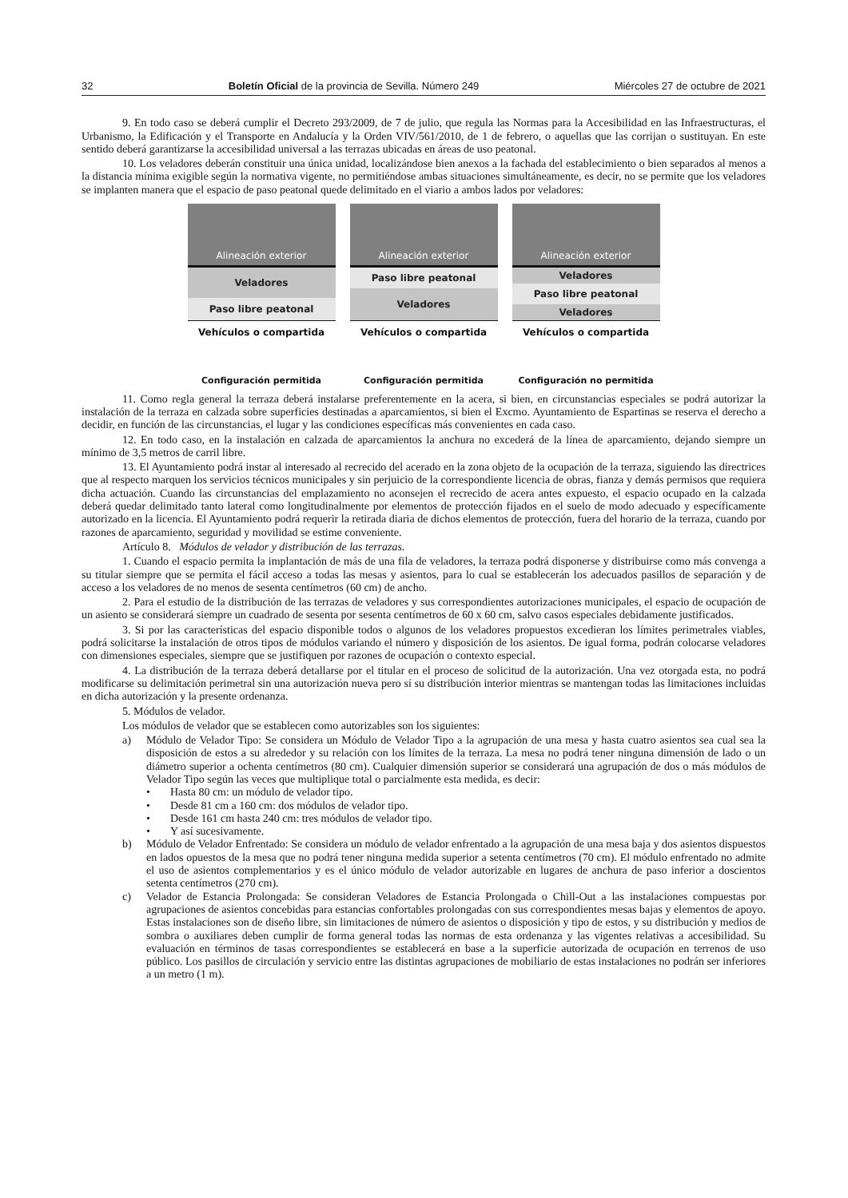32 Boletín Oficial de la provincia de Sevilla. Número 249 Miércoles 27 de octubre de 2021
9. En todo caso se deberá cumplir el Decreto 293/2009, de 7 de julio, que regula las Normas para la Accesibilidad en las Infraestructuras, el Urbanismo, la Edificación y el Transporte en Andalucía y la Orden VIV/561/2010, de 1 de febrero, o aquellas que las corrijan o sustituyan. En este sentido deberá garantizarse la accesibilidad universal a las terrazas ubicadas en áreas de uso peatonal.
10. Los veladores deberán constituir una única unidad, localizándose bien anexos a la fachada del establecimiento o bien separados al menos a la distancia mínima exigible según la normativa vigente, no permitiéndose ambas situaciones simultáneamente, es decir, no se permite que los veladores se implanten manera que el espacio de paso peatonal quede delimitado en el viario a ambos lados por veladores:
Alineación exterior
Veladores
Paso libre peatonal
Vehículos o compartida
Alineación exterior
Paso libre peatonal
Veladores
Vehículos o compartida
Alineación exterior
Veladores
Paso libre peatonal
Veladores
Vehículos o compartida
Configuración permitida Configuración permitida Configuración no permitida
11. Como regla general la terraza deberá instalarse preferentemente en la acera, si bien, en circunstancias especiales se podrá autorizar la instalación de la terraza en calzada sobre superficies destinadas a aparcamientos, si bien el Excmo. Ayuntamiento de Espartinas se reserva el derecho a decidir, en función de las circunstancias, el lugar y las condiciones específicas más convenientes en cada caso.
12. En todo caso, en la instalación en calzada de aparcamientos la anchura no excederá de la línea de aparcamiento, dejando siempre un mínimo de 3,5 metros de carril libre.
13. El Ayuntamiento podrá instar al interesado al recrecido del acerado en la zona objeto de la ocupación de la terraza, siguiendo las directrices que al respecto marquen los servicios técnicos municipales y sin perjuicio de la correspondiente licencia de obras, fianza y demás permisos que requiera dicha actuación. Cuando las circunstancias del emplazamiento no aconsejen el recrecido de acera antes expuesto, el espacio ocupado en la calzada deberá quedar delimitado tanto lateral como longitudinalmente por elementos de protección fijados en el suelo de modo adecuado y específicamente autorizado en la licencia. El Ayuntamiento podrá requerir la retirada diaria de dichos elementos de protección, fuera del horario de la terraza, cuando por razones de aparcamiento, seguridad y movilidad se estime conveniente.
Artículo 8. Módulos de velador y distribución de las terrazas.
1. Cuando el espacio permita la implantación de más de una fila de veladores, la terraza podrá disponerse y distribuirse como más convenga a su titular siempre que se permita el fácil acceso a todas las mesas y asientos, para lo cual se establecerán los adecuados pasillos de separación y de acceso a los veladores de no menos de sesenta centímetros (60 cm) de ancho.
2. Para el estudio de la distribución de las terrazas de veladores y sus correspondientes autorizaciones municipales, el espacio de ocupación de un asiento se considerará siempre un cuadrado de sesenta por sesenta centímetros de 60 x 60 cm, salvo casos especiales debidamente justificados.
3. Si por las características del espacio disponible todos o algunos de los veladores propuestos excedieran los límites perimetrales viables, podrá solicitarse la instalación de otros tipos de módulos variando el número y disposición de los asientos. De igual forma, podrán colocarse veladores con dimensiones especiales, siempre que se justifiquen por razones de ocupación o contexto especial.
4. La distribución de la terraza deberá detallarse por el titular en el proceso de solicitud de la autorización. Una vez otorgada esta, no podrá modificarse su delimitación perimetral sin una autorización nueva pero sí su distribución interior mientras se mantengan todas las limitaciones incluidas en dicha autorización y la presente ordenanza.
5. Módulos de velador.
Los módulos de velador que se establecen como autorizables son los siguientes:
a) Módulo de Velador Tipo: Se considera un Módulo de Velador Tipo a la agrupación de una mesa y hasta cuatro asientos sea cual sea la disposición de estos a su alrededor y su relación con los límites de la terraza. La mesa no podrá tener ninguna dimensión de lado o un diámetro superior a ochenta centímetros (80 cm). Cualquier dimensión superior se considerará una agrupación de dos o más módulos de Velador Tipo según las veces que multiplique total o parcialmente esta medida, es decir:
• Hasta 80 cm: un módulo de velador tipo.
• Desde 81 cm a 160 cm: dos módulos de velador tipo.
• Desde 161 cm hasta 240 cm: tres módulos de velador tipo.
• Y así sucesivamente.
b) Módulo de Velador Enfrentado: Se considera un módulo de velador enfrentado a la agrupación de una mesa baja y dos asientos dispuestos en lados opuestos de la mesa que no podrá tener ninguna medida superior a setenta centímetros (70 cm). El módulo enfrentado no admite el uso de asientos complementarios y es el único módulo de velador autorizable en lugares de anchura de paso inferior a doscientos setenta centímetros (270 cm).
c) Velador de Estancia Prolongada: Se consideran Veladores de Estancia Prolongada o Chill-Out a las instalaciones compuestas por agrupaciones de asientos concebidas para estancias confortables prolongadas con sus correspondientes mesas bajas y elementos de apoyo. Estas instalaciones son de diseño libre, sin limitaciones de número de asientos o disposición y tipo de estos, y su distribución y medios de sombra o auxiliares deben cumplir de forma general todas las normas de esta ordenanza y las vigentes relativas a accesibilidad. Su evaluación en términos de tasas correspondientes se establecerá en base a la superficie autorizada de ocupación en terrenos de uso público. Los pasillos de circulación y servicio entre las distintas agrupaciones de mobiliario de estas instalaciones no podrán ser inferiores a un metro (1 m).